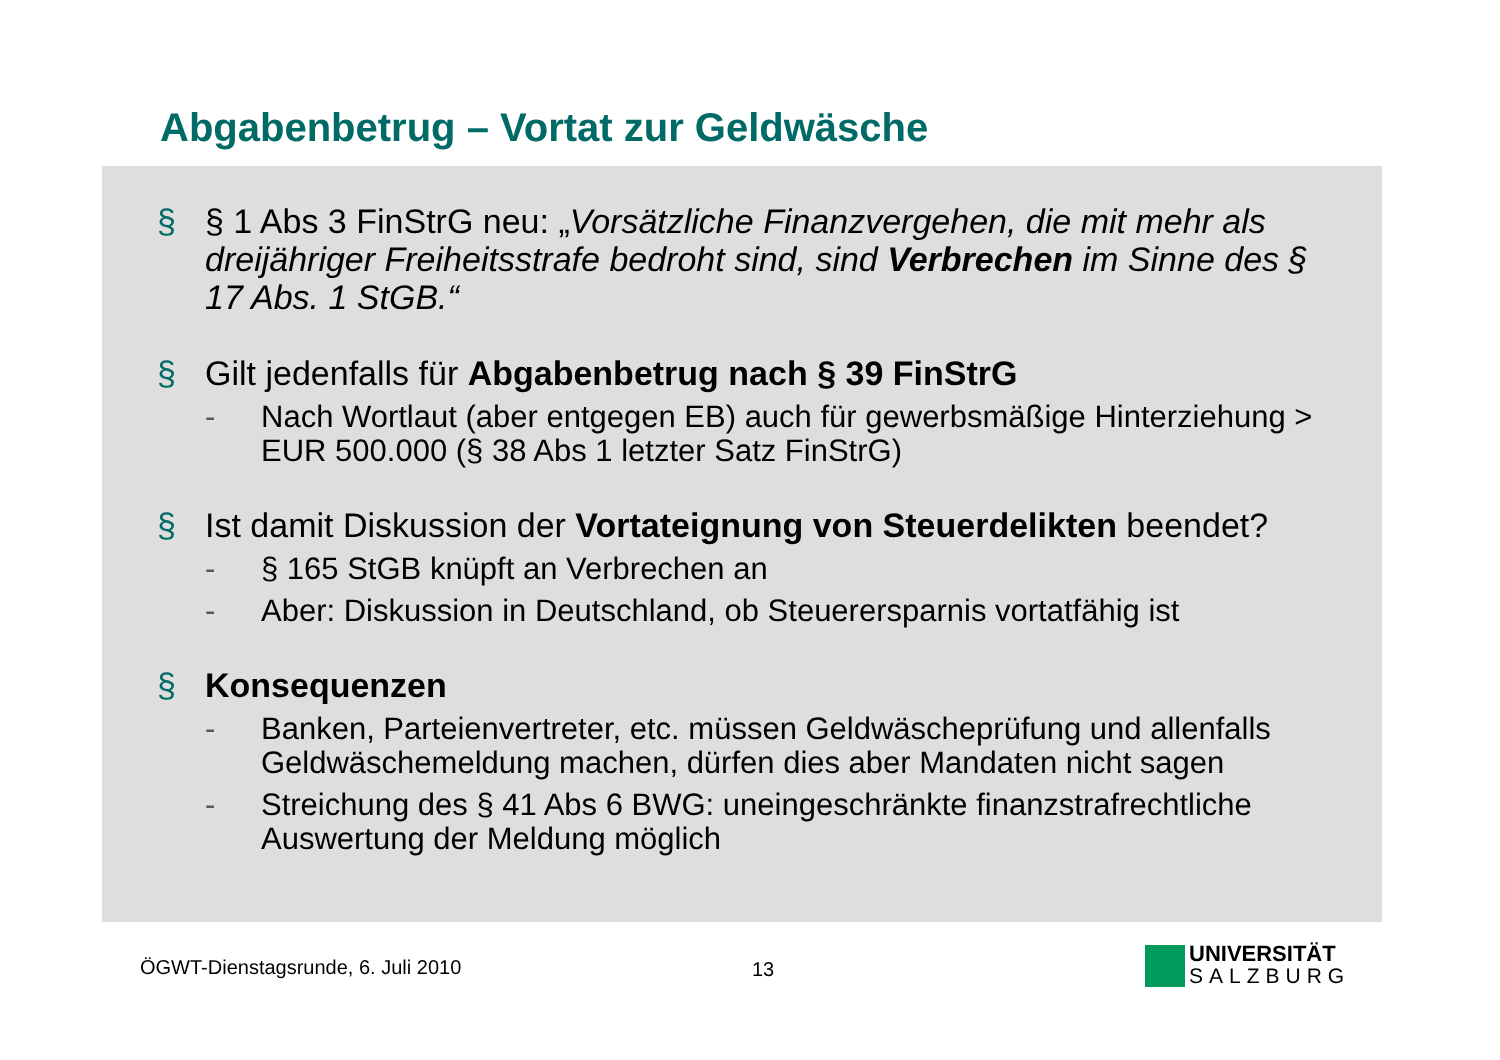Abgabenbetrug – Vortat zur Geldwäsche
§ § 1 Abs 3 FinStrG neu: „Vorsätzliche Finanzvergehen, die mit mehr als dreijähriger Freiheitsstrafe bedroht sind, sind Verbrechen im Sinne des § 17 Abs. 1 StGB.“
§ Gilt jedenfalls für Abgabenbetrug nach § 39 FinStrG
- Nach Wortlaut (aber entgegen EB) auch für gewerbsmäßige Hinterziehung > EUR 500.000 (§ 38 Abs 1 letzter Satz FinStrG)
§ Ist damit Diskussion der Vortateignung von Steuerdelikten beendet?
- § 165 StGB knüpft an Verbrechen an
- Aber: Diskussion in Deutschland, ob Steuerersparnis vortatfähig ist
§ Konsequenzen
- Banken, Parteienvertreter, etc. müssen Geldwäscheprüfung und allenfalls Geldwäschemeldung machen, dürfen dies aber Mandaten nicht sagen
- Streichung des § 41 Abs 6 BWG: uneingeschränkte finanzstrafrechtliche Auswertung der Meldung möglich
ÖGWT-Dienstagsrunde, 6. Juli 2010
13
UNIVERSITÄT
SALZBURG